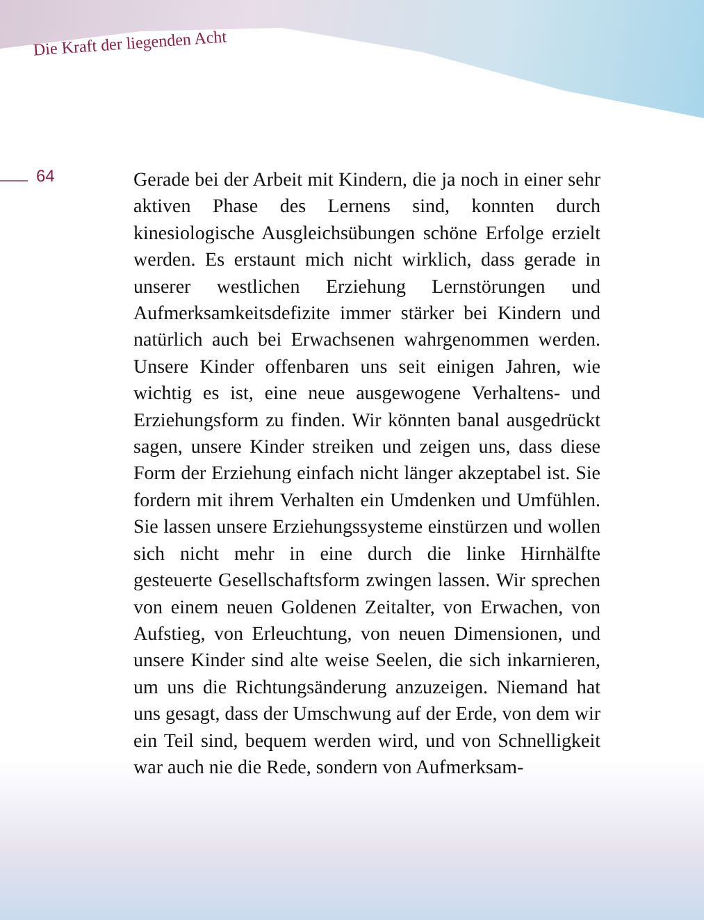Die Kraft der liegenden Acht
64
Gerade bei der Arbeit mit Kindern, die ja noch in einer sehr aktiven Phase des Lernens sind, konnten durch kinesiologische Ausgleichsübungen schöne Erfolge erzielt werden. Es erstaunt mich nicht wirklich, dass gerade in unserer westlichen Erziehung Lernstörungen und Aufmerksamkeitsdefizite immer stärker bei Kindern und natürlich auch bei Erwachsenen wahrgenommen werden. Unsere Kinder offenbaren uns seit einigen Jahren, wie wichtig es ist, eine neue ausgewogene Verhaltens- und Erziehungsform zu finden. Wir könnten banal ausgedrückt sagen, unsere Kinder streiken und zeigen uns, dass diese Form der Erziehung einfach nicht länger akzeptabel ist. Sie fordern mit ihrem Verhalten ein Umdenken und Umfühlen. Sie lassen unsere Erziehungssysteme einstürzen und wollen sich nicht mehr in eine durch die linke Hirnhälfte gesteuerte Gesellschaftsform zwingen lassen. Wir sprechen von einem neuen Goldenen Zeitalter, von Erwachen, von Aufstieg, von Erleuchtung, von neuen Dimensionen, und unsere Kinder sind alte weise Seelen, die sich inkarnieren, um uns die Richtungsänderung anzuzeigen. Niemand hat uns gesagt, dass der Umschwung auf der Erde, von dem wir ein Teil sind, bequem werden wird, und von Schnelligkeit war auch nie die Rede, sondern von Aufmerksam-